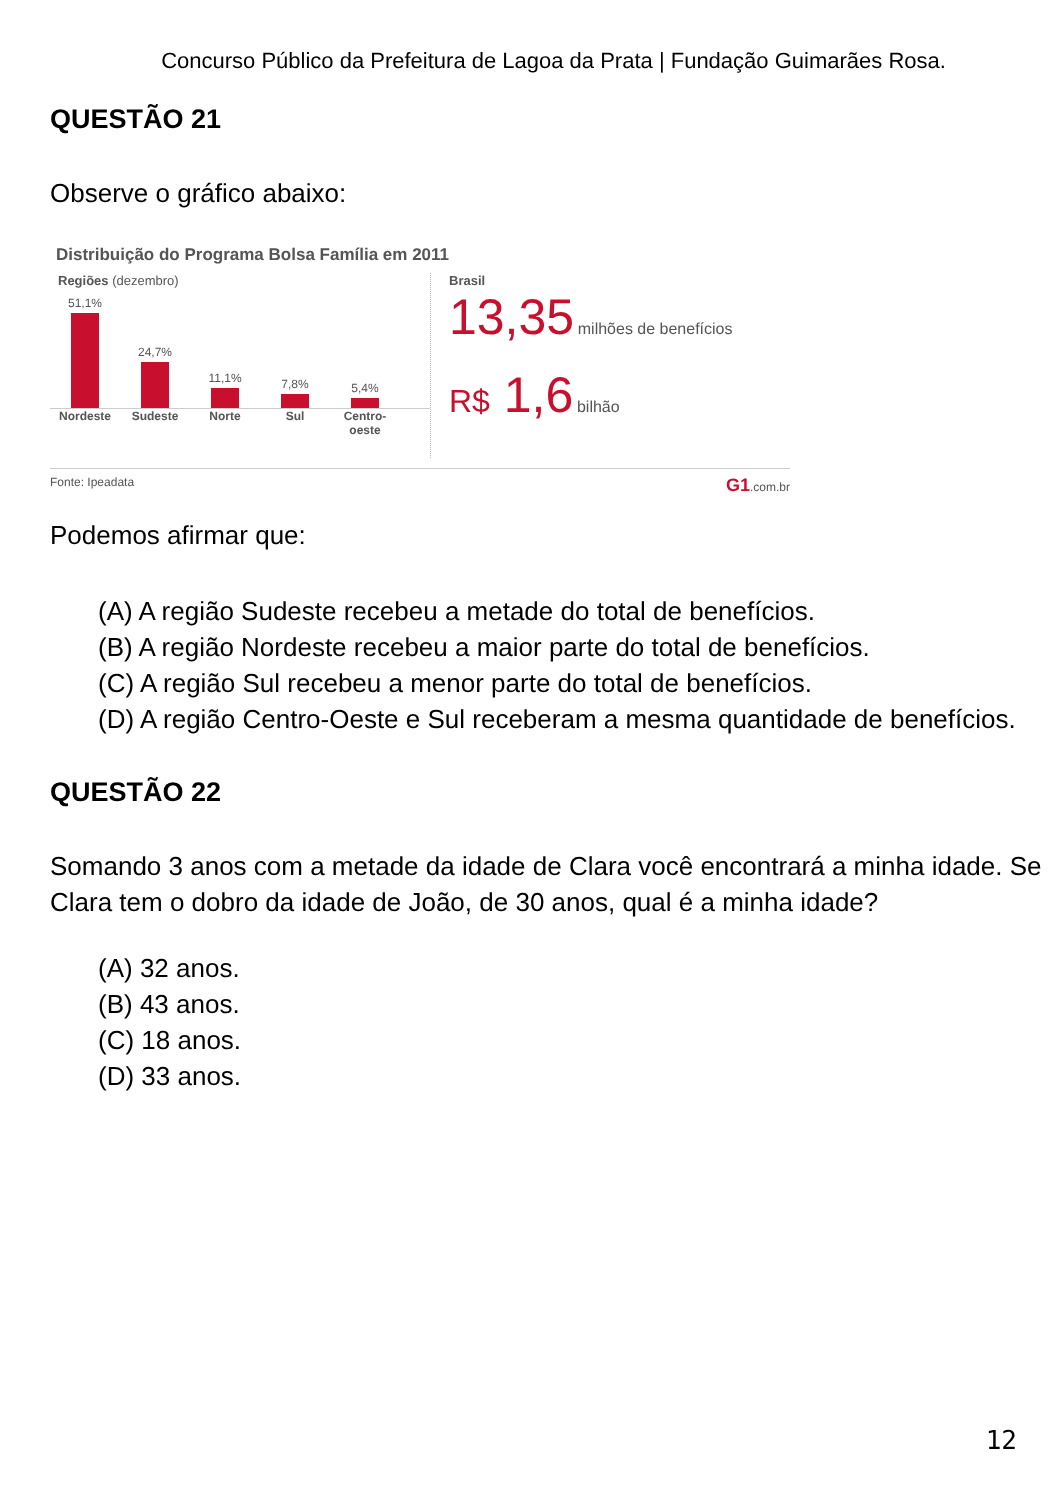Concurso Público da Prefeitura de Lagoa da Prata | Fundação Guimarães Rosa.
QUESTÃO 21
Observe o gráfico abaixo:
Distribuição do Programa Bolsa Família em 2011
Regiões (dezembro)
51,1%
24,7%
11,1%
7,8%
5,4%
Nordeste Sudeste Norte Sul Centro-oeste
Brasil
13,35 milhões de benefícios
R$ 1,6 bilhão
Fonte: Ipeadata G1.com.br
Podemos afirmar que:
(A) A região Sudeste recebeu a metade do total de benefícios.
(B) A região Nordeste recebeu a maior parte do total de benefícios.
(C) A região Sul recebeu a menor parte do total de benefícios.
(D) A região Centro-Oeste e Sul receberam a mesma quantidade de benefícios.
QUESTÃO 22
Somando 3 anos com a metade da idade de Clara você encontrará a minha idade. Se Clara tem o dobro da idade de João, de 30 anos, qual é a minha idade?
(A) 32 anos.
(B) 43 anos.
(C) 18 anos.
(D) 33 anos.
12